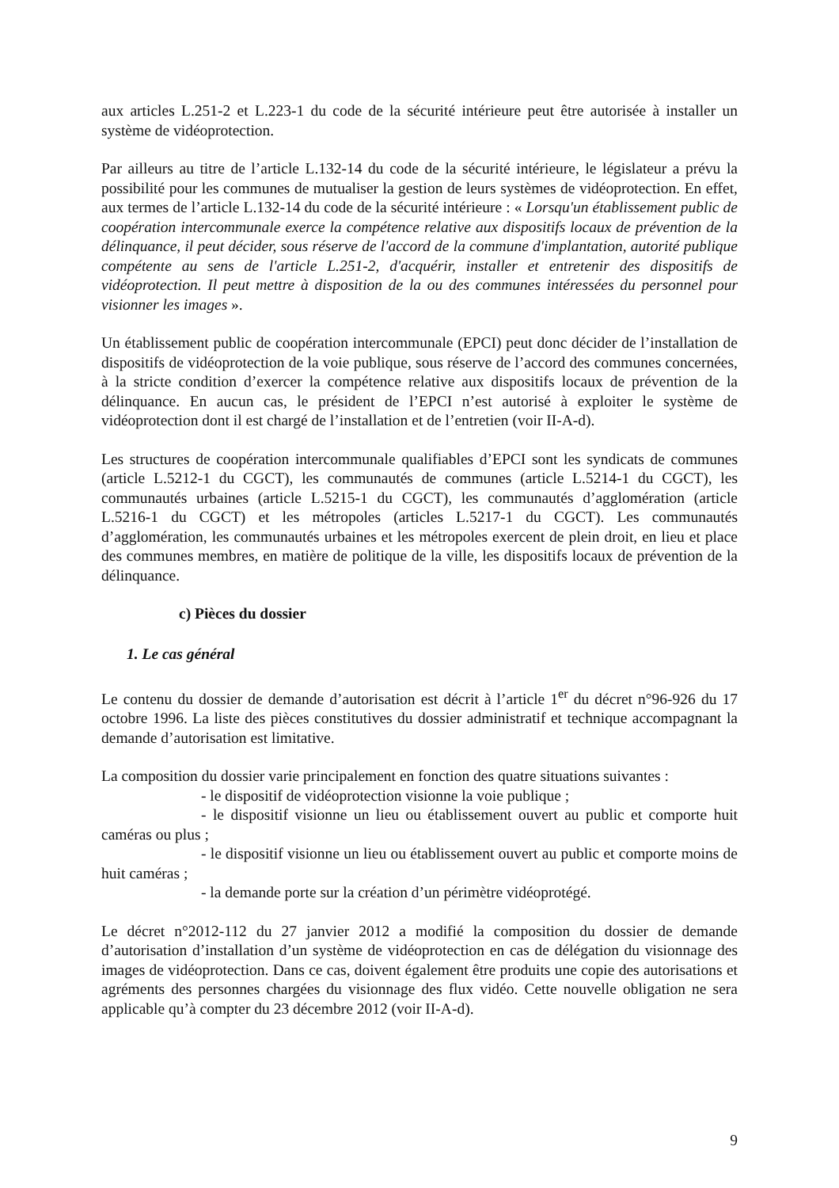aux articles L.251-2 et L.223-1 du code de la sécurité intérieure peut être autorisée à installer un système de vidéoprotection.
Par ailleurs au titre de l’article L.132-14 du code de la sécurité intérieure, le législateur a prévu la possibilité pour les communes de mutualiser la gestion de leurs systèmes de vidéoprotection. En effet, aux termes de l’article L.132-14 du code de la sécurité intérieure : « Lorsqu'un établissement public de coopération intercommunale exerce la compétence relative aux dispositifs locaux de prévention de la délinquance, il peut décider, sous réserve de l'accord de la commune d'implantation, autorité publique compétente au sens de l'article L.251-2, d'acquérir, installer et entretenir des dispositifs de vidéoprotection. Il peut mettre à disposition de la ou des communes intéressées du personnel pour visionner les images ».
Un établissement public de coopération intercommunale (EPCI) peut donc décider de l’installation de dispositifs de vidéoprotection de la voie publique, sous réserve de l’accord des communes concernées, à la stricte condition d’exercer la compétence relative aux dispositifs locaux de prévention de la délinquance. En aucun cas, le président de l’EPCI n’est autorisé à exploiter le système de vidéoprotection dont il est chargé de l’installation et de l’entretien (voir II-A-d).
Les structures de coopération intercommunale qualifiables d’EPCI sont les syndicats de communes (article L.5212-1 du CGCT), les communautés de communes (article L.5214-1 du CGCT), les communautés urbaines (article L.5215-1 du CGCT), les communautés d’agglomération (article L.5216-1 du CGCT) et les métropoles (articles L.5217-1 du CGCT). Les communautés d’agglomération, les communautés urbaines et les métropoles exercent de plein droit, en lieu et place des communes membres, en matière de politique de la ville, les dispositifs locaux de prévention de la délinquance.
c) Pièces du dossier
1. Le cas général
Le contenu du dossier de demande d’autorisation est décrit à l’article 1<sup>er</sup> du décret n°96-926 du 17 octobre 1996. La liste des pièces constitutives du dossier administratif et technique accompagnant la demande d’autorisation est limitative.
La composition du dossier varie principalement en fonction des quatre situations suivantes :
- le dispositif de vidéoprotection visionne la voie publique ;
- le dispositif visionne un lieu ou établissement ouvert au public et comporte huit caméras ou plus ;
- le dispositif visionne un lieu ou établissement ouvert au public et comporte moins de huit caméras ;
- la demande porte sur la création d’un périmètre vidéoprotégé.
Le décret n°2012-112 du 27 janvier 2012 a modifié la composition du dossier de demande d’autorisation d’installation d’un système de vidéoprotection en cas de délégation du visionnage des images de vidéoprotection. Dans ce cas, doivent également être produits une copie des autorisations et agréments des personnes chargées du visionnage des flux vidéo. Cette nouvelle obligation ne sera applicable qu’à compter du 23 décembre 2012 (voir II-A-d).
9